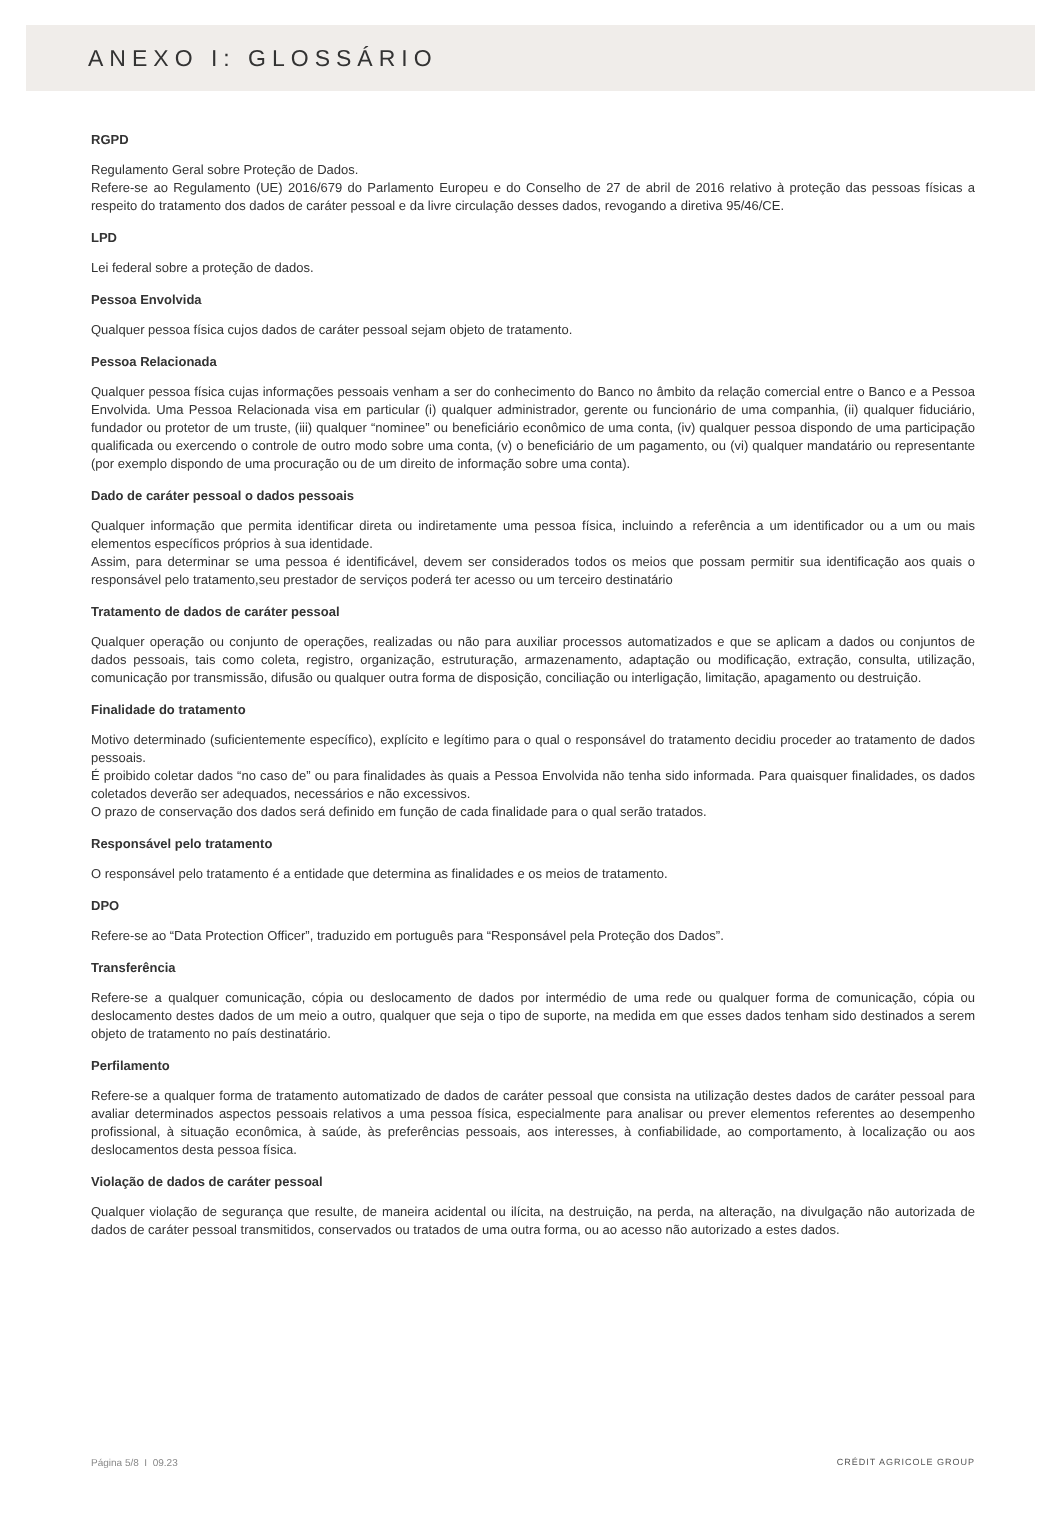ANEXO I: GLOSSÁRIO
RGPD
Regulamento Geral sobre Proteção de Dados.
Refere-se ao Regulamento (UE) 2016/679 do Parlamento Europeu e do Conselho de 27 de abril de 2016 relativo à proteção das pessoas físicas a respeito do tratamento dos dados de caráter pessoal e da livre circulação desses dados, revogando a diretiva 95/46/CE.
LPD
Lei federal sobre a proteção de dados.
Pessoa Envolvida
Qualquer pessoa física cujos dados de caráter pessoal sejam objeto de tratamento.
Pessoa Relacionada
Qualquer pessoa física cujas informações pessoais venham a ser do conhecimento do Banco no âmbito da relação comercial entre o Banco e a Pessoa Envolvida. Uma Pessoa Relacionada visa em particular (i) qualquer administrador, gerente ou funcionário de uma companhia, (ii) qualquer fiduciário, fundador ou protetor de um truste, (iii) qualquer “nominee” ou beneficiário econômico de uma conta, (iv) qualquer pessoa dispondo de uma participação qualificada ou exercendo o controle de outro modo sobre uma conta, (v) o beneficiário de um pagamento, ou (vi) qualquer mandatário ou representante (por exemplo dispondo de uma procuração ou de um direito de informação sobre uma conta).
Dado de caráter pessoal o dados pessoais
Qualquer informação que permita identificar direta ou indiretamente uma pessoa física, incluindo a referência a um identificador ou a um ou mais elementos específicos próprios à sua identidade.
Assim, para determinar se uma pessoa é identificável, devem ser considerados todos os meios que possam permitir sua identificação aos quais o responsável pelo tratamento,seu prestador de serviços poderá ter acesso ou um terceiro destinatário
Tratamento de dados de caráter pessoal
Qualquer operação ou conjunto de operações, realizadas ou não para auxiliar processos automatizados e que se aplicam a dados ou conjuntos de dados pessoais, tais como coleta, registro, organização, estruturação, armazenamento, adaptação ou modificação, extração, consulta, utilização, comunicação por transmissão, difusão ou qualquer outra forma de disposição, conciliação ou interligação, limitação, apagamento ou destruição.
Finalidade do tratamento
Motivo determinado (suficientemente específico), explícito e legítimo para o qual o responsável do tratamento decidiu proceder ao tratamento de dados pessoais.
É proibido coletar dados “no caso de” ou para finalidades às quais a Pessoa Envolvida não tenha sido informada. Para quaisquer finalidades, os dados coletados deverão ser adequados, necessários e não excessivos.
O prazo de conservação dos dados será definido em função de cada finalidade para o qual serão tratados.
Responsável pelo tratamento
O responsável pelo tratamento é a entidade que determina as finalidades e os meios de tratamento.
DPO
Refere-se ao “Data Protection Officer”, traduzido em português para “Responsável pela Proteção dos Dados”.
Transferência
Refere-se a qualquer comunicação, cópia ou deslocamento de dados por intermédio de uma rede ou qualquer forma de comunicação, cópia ou deslocamento destes dados de um meio a outro, qualquer que seja o tipo de suporte, na medida em que esses dados tenham sido destinados a serem objeto de tratamento no país destinatário.
Perfilamento
Refere-se a qualquer forma de tratamento automatizado de dados de caráter pessoal que consista na utilização destes dados de caráter pessoal para avaliar determinados aspectos pessoais relativos a uma pessoa física, especialmente para analisar ou prever elementos referentes ao desempenho profissional, à situação econômica, à saúde, às preferências pessoais, aos interesses, à confiabilidade, ao comportamento, à localização ou aos deslocamentos desta pessoa física.
Violação de dados de caráter pessoal
Qualquer violação de segurança que resulte, de maneira acidental ou ilícita, na destruição, na perda, na alteração, na divulgação não autorizada de dados de caráter pessoal transmitidos, conservados ou tratados de uma outra forma, ou ao acesso não autorizado a estes dados.
Página 5/8 I 09.23 CRÉDIT AGRICOLE GROUP